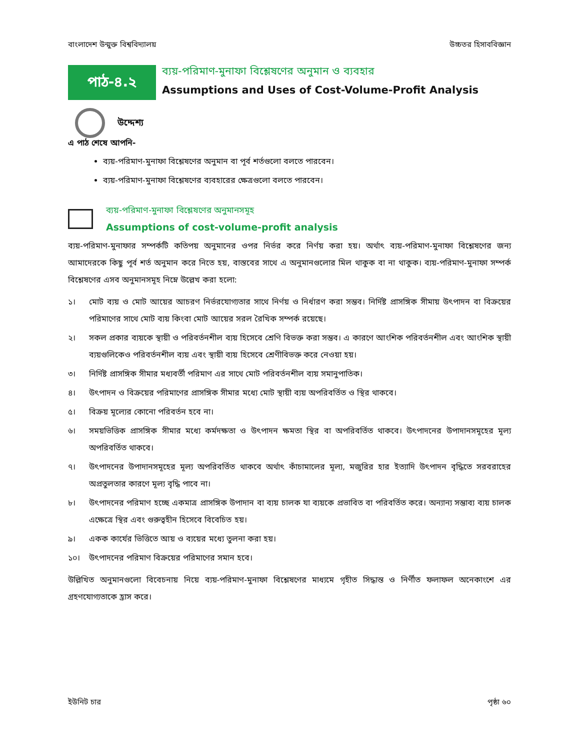বাংলাদেশ উন্মুক্ত বিশ্ববিদ্যালয় উচ্চতর হিসাববিজ্ঞান
পাঠ-৪.২
ব্যয়-পরিমাণ-মুনাফা বিশ্লেষণের অনুমান ও ব্যবহার
Assumptions and Uses of Cost-Volume-Profit Analysis
উদ্দেশ্য
এ পাঠ শেষে আপনি-
ব্যয়-পরিমাণ-মুনাফা বিশ্লেষণের অনুমান বা পূর্ব শর্তগুলো বলতে পারবেন।
ব্যয়-পরিমাণ-মুনাফা বিশ্লেষণের ব্যবহারের ক্ষেত্রগুলো বলতে পারবেন।
ব্যয়-পরিমাণ-মুনাফা বিশ্লেষণের অনুমানসমূহ
Assumptions of cost-volume-profit analysis
ব্যয়-পরিমাণ-মুনাফার সম্পর্কটি কতিপয় অনুমানের ওপর নির্ভর করে নির্ণয় করা হয়। অর্থাৎ ব্যয়-পরিমাণ-মুনাফা বিশ্লেষণের জন্য আমাদেরকে কিছু পূর্ব শর্ত অনুমান করে নিতে হয়, বাস্তবের সাথে এ অনুমানগুলোর মিল থাকুক বা না থাকুক। ব্যয়-পরিমাণ-মুনাফা সম্পর্ক বিশ্লেষণের এসব অনুমানসমূহ নিম্নে উল্লেখ করা হলো:
১। মোট ব্যয় ও মোট আয়ের আচরণ নির্ভরযোগ্যতার সাথে নির্ণয় ও নির্ধারণ করা সম্ভব। নির্দিষ্ট প্রাসঙ্গিক সীমায় উৎপাদন বা বিক্রয়ের পরিমাণের সাথে মোট ব্যয় কিংবা মোট আয়ের সরল রৈখিক সম্পর্ক রয়েছে।
২। সকল প্রকার ব্যয়কে স্থায়ী ও পরিবর্তনশীল ব্যয় হিসেবে শ্রেণি বিভক্ত করা সম্ভব। এ কারণে আংশিক পরিবর্তনশীল এবং আংশিক স্থায়ী ব্যয়গুলিকেও পরিবর্তনশীল ব্যয় এবং স্থায়ী ব্যয় হিসেবে শ্রেণীবিভক্ত করে নেওয়া হয়।
৩। নির্দিষ্ট প্রাসঙ্গিক সীমার মধ্যবর্তী পরিমাণ এর সাথে মোট পরিবর্তনশীল ব্যয় সমানুপাতিক।
৪। উৎপাদন ও বিক্রয়ের পরিমাণের প্রাসঙ্গিক সীমার মধ্যে মোট স্থায়ী ব্যয় অপরিবর্তিত ও স্থির থাকবে।
৫। বিক্রয় মূল্যের কোনো পরিবর্তন হবে না।
৬। সময়ভিত্তিক প্রাসঙ্গিক সীমার মধ্যে কর্মদক্ষতা ও উৎপাদন ক্ষমতা স্থির বা অপরিবর্তিত থাকবে। উৎপাদনের উপাদানসমূহের মূল্য অপরিবর্তিত থাকবে।
৭। উৎপাদনের উপাদানসমূহের মূল্য অপরিবর্তিত থাকবে অর্থাৎ কাঁচামালের মূল্য, মজুরির হার ইত্যাদি উৎপাদন বৃদ্ধিতে সরবরাহের অপ্রতুলতার কারণে মূল্য বৃদ্ধি পাবে না।
৮। উৎপাদনের পরিমাণ হচ্ছে একমাত্র প্রাসঙ্গিক উপাদান বা ব্যয় চালক যা ব্যয়কে প্রভাবিত বা পরিবর্তিত করে। অন্যান্য সম্ভাব্য ব্যয় চালক এক্ষেত্রে স্থির এবং গুরুত্বহীন হিসেবে বিবেচিত হয়।
৯। একক কার্যের ভিত্তিতে আয় ও ব্যয়ের মধ্যে তুলনা করা হয়।
১০। উৎপাদনের পরিমাণ বিক্রয়ের পরিমাণের সমান হবে।
উল্লিখিত অনুমানগুলো বিবেচনায় নিয়ে ব্যয়-পরিমাণ-মুনাফা বিশ্লেষণের মাধ্যমে গৃহীত সিদ্ধান্ত ও নির্ণীত ফলাফল অনেকাংশে এর গ্রহণযোগ্যতাকে হ্রাস করে।
ইউনিট চার পৃষ্ঠা ৬০